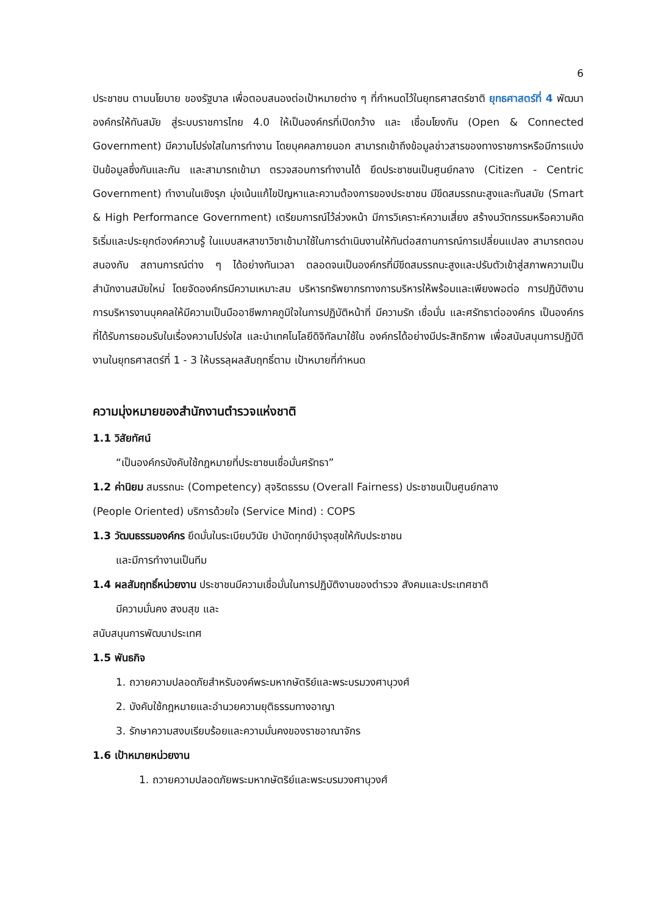6
ประชาชน ตามนโยบาย ของรัฐบาล เพื่อตอบสนองต่อเป้าหมายต่าง ๆ ที่กำหนดไว้ในยุทธศาสตร์ชาติ ยุทธศาสตร์ที่ 4 พัฒนาองค์กรให้ทันสมัย สู่ระบบราชการไทย 4.0 ให้เป็นองค์กรที่เปิดกว้าง และ เชื่อมโยงกัน (Open & Connected Government) มีความโปร่งใสในการทำงาน โดยบุคคลภายนอก สามารถเข้าถึงข้อมูลข่าวสารของทางราชการหรือมีการแบ่งปันข้อมูลซึ่งกันและกัน และสามารถเข้ามา ตรวจสอบการทำงานได้ ยึดประชาชนเป็นศูนย์กลาง (Citizen - Centric Government) ทำงานในเชิงรุก มุ่งเน้นแก้ไขปัญหาและความต้องการของประชาชน มีขีดสมรรถนะสูงและทันสมัย (Smart & High Performance Government) เตรียมการณ์ไว้ล่วงหน้า มีการวิเคราะห์ความเสี่ยง สร้างนวัตกรรมหรือความคิดริเริ่มและประยุกต์องค์ความรู้ ในแบบสหสาขาวิชาเข้ามาใช้ในการดำเนินงานให้ทันต่อสถานการณ์การเปลี่ยนแปลง สามารถตอบสนองกับ สถานการณ์ต่าง ๆ ได้อย่างทันเวลา ตลอดจนเป็นองค์กรที่มีขีดสมรรถนะสูงและปรับตัวเข้าสู่สภาพความเป็น สำนักงานสมัยใหม่ โดยจัดองค์กรมีความเหมาะสม บริหารทรัพยากรทางการบริหารให้พร้อมและเพียงพอต่อ การปฏิบัติงาน การบริหารงานบุคคลให้มีความเป็นมืออาชีพภาคภูมิใจในการปฏิบัติหน้าที่ มีความรัก เชื่อมั่น และศรัทธาต่อองค์กร เป็นองค์กรที่ได้รับการยอมรับในเรื่องความโปร่งใส และนำเทคโนโลยีดิจิทัลมาใช้ใน องค์กรได้อย่างมีประสิทธิภาพ เพื่อสนับสนุนการปฏิบัติงานในยุทธศาสตร์ที่ 1 - 3 ให้บรรลุผลสัมฤทธิ์ตาม เป้าหมายที่กำหนด
ความมุ่งหมายของสำนักงานตำรวจแห่งชาติ
1.1 วิสัยทัศน์
“เป็นองค์กรบังคับใช้กฎหมายที่ประชาชนเชื่อมั่นศรัทธา”
1.2 ค่านิยม สมรรถนะ (Competency) สุจริตธรรม (Overall Fairness) ประชาชนเป็นศูนย์กลาง
(People Oriented) บริการด้วยใจ (Service Mind) : COPS
1.3 วัฒนธรรมองค์กร ยึดมั่นในระเบียบวินัย บำบัดทุกข์บำรุงสุขให้กับประชาชน
และมีการทำงานเป็นทีม
1.4 ผลสัมฤทธิ์หน่วยงาน ประชาชนมีความเชื่อมั่นในการปฏิบัติงานของตำรวจ สังคมและประเทศชาติ
มีความมั่นคง สงบสุข และ
สนับสนุนการพัฒนาประเทศ
1.5 พันธกิจ
1. ถวายความปลอดภัยสำหรับองค์พระมหากษัตริย์และพระบรมวงศานุวงศ์
2. บังคับใช้กฎหมายและอำนวยความยุติธรรมทางอาญา
3. รักษาความสงบเรียบร้อยและความมั่นคงของราชอาณาจักร
1.6 เป้าหมายหน่วยงาน
1. ถวายความปลอดภัยพระมหากษัตริย์และพระบรมวงศานุวงศ์